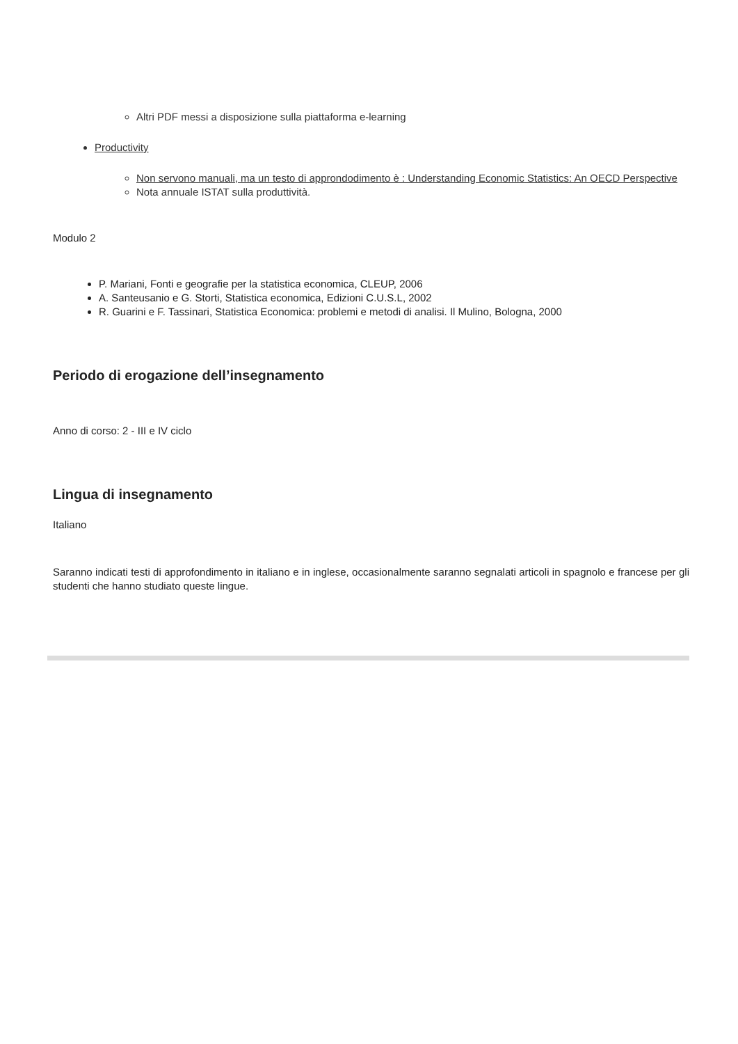Altri PDF messi a disposizione sulla piattaforma e-learning
Productivity
Non servono manuali, ma un testo di approndodimento è : Understanding Economic Statistics: An OECD Perspective
Nota annuale ISTAT sulla produttività.
Modulo 2
P. Mariani, Fonti e geografie per la statistica economica, CLEUP, 2006
A. Santeusanio e G. Storti, Statistica economica, Edizioni C.U.S.L, 2002
R. Guarini e F. Tassinari, Statistica Economica: problemi e metodi di analisi. Il Mulino, Bologna, 2000
Periodo di erogazione dell’insegnamento
Anno di corso: 2 - III e IV ciclo
Lingua di insegnamento
Italiano
Saranno indicati testi di approfondimento in italiano e in inglese, occasionalmente saranno segnalati articoli in spagnolo e francese per gli studenti che hanno studiato queste lingue.